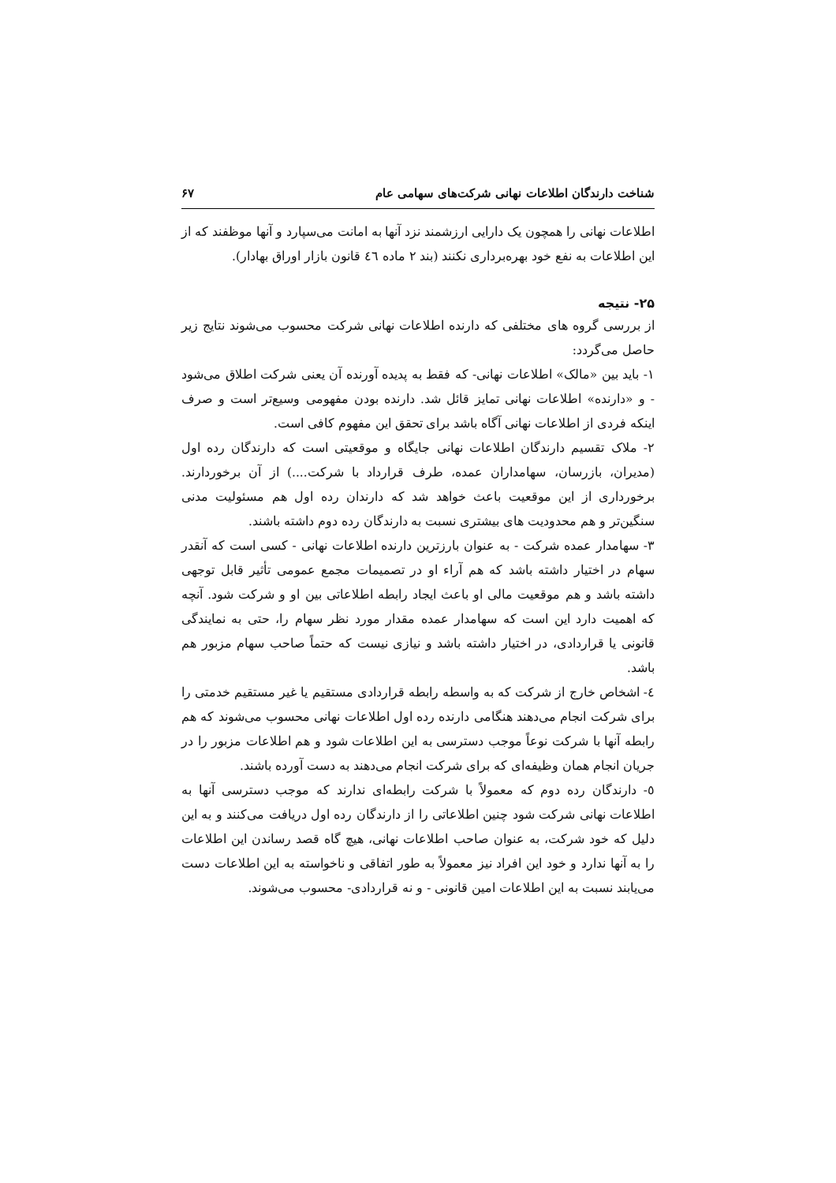شناخت دارندگان اطلاعات نهانی شرکت‌های سهامی عام ۶۷
اطلاعات نهانی را همچون یک دارایی ارزشمند نزد آنها به امانت می‌سپارد و آنها موظفند که از این اطلاعات به نفع خود بهره‌برداری نکنند (بند ۲ ماده ٤٦ قانون بازار اوراق بهادار).
۲۵- نتیجه
از بررسی گروه های مختلفی که دارنده اطلاعات نهانی شرکت محسوب می‌شوند نتایج زیر حاصل می‌گردد:
۱- باید بین «مالک» اطلاعات نهانی- که فقط به پدیده آورنده آن یعنی شرکت اطلاق می‌شود - و «دارنده» اطلاعات نهانی تمایز قائل شد. دارنده بودن مفهومی وسیع‌تر است و صرف اینکه فردی از اطلاعات نهانی آگاه باشد برای تحقق این مفهوم کافی است.
۲- ملاک تقسیم دارندگان اطلاعات نهانی جایگاه و موقعیتی است که دارندگان رده اول (مدیران، بازرسان، سهامداران عمده، طرف قرارداد با شرکت....) از آن برخوردارند. برخورداری از این موقعیت باعث خواهد شد که دارندان رده اول هم مسئولیت مدنی سنگین‌تر و هم محدودیت های بیشتری نسبت به دارندگان رده دوم داشته باشند.
۳- سهامدار عمده شرکت - به عنوان بارزترین دارنده اطلاعات نهانی - کسی است که آنقدر سهام در اختیار داشته باشد که هم آراء او در تصمیمات مجمع عمومی تأثیر قابل توجهی داشته باشد و هم موقعیت مالی او باعث ایجاد رابطه اطلاعاتی بین او و شرکت شود. آنچه که اهمیت دارد این است که سهامدار عمده مقدار مورد نظر سهام را، حتی به نمایندگی قانونی یا قراردادی، در اختیار داشته باشد و نیازی نیست که حتماً صاحب سهام مزبور هم باشد.
٤- اشخاص خارج از شرکت که به واسطه رابطه قراردادی مستقیم یا غیر مستقیم خدمتی را برای شرکت انجام می‌دهند هنگامی دارنده رده اول اطلاعات نهانی محسوب می‌شوند که هم رابطه آنها با شرکت نوعاً موجب دسترسی به این اطلاعات شود و هم اطلاعات مزبور را در جریان انجام همان وظیفه‌ای که برای شرکت انجام می‌دهند به دست آورده باشند.
٥- دارندگان رده دوم که معمولاً با شرکت رابطه‌ای ندارند که موجب دسترسی آنها به اطلاعات نهانی شرکت شود چنین اطلاعاتی را از دارندگان رده اول دریافت می‌کنند و به این دلیل که خود شرکت، به عنوان صاحب اطلاعات نهانی، هیچ گاه قصد رساندن این اطلاعات را به آنها ندارد و خود این افراد نیز معمولاً به طور اتفاقی و ناخواسته به این اطلاعات دست می‌یابند نسبت به این اطلاعات امین قانونی - و نه قراردادی- محسوب می‌شوند.